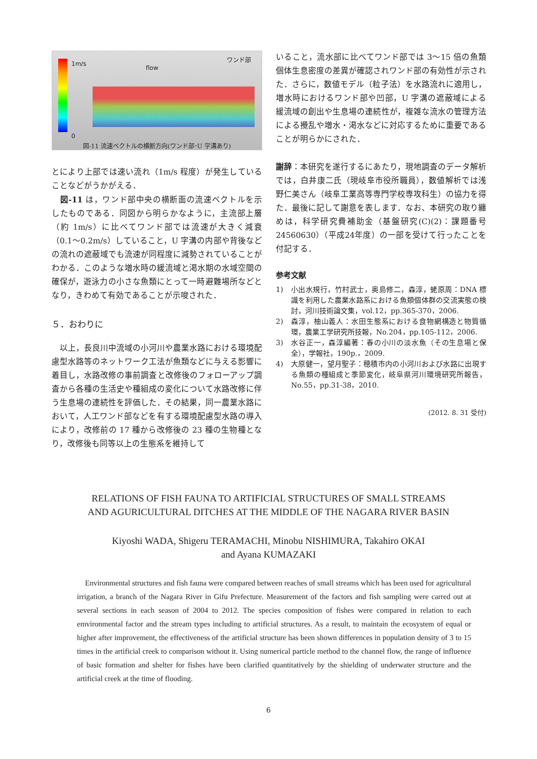1m/s
flow
ワンド部
0
図-11 流速ベクトルの横断方向(ワンド部･U 字溝あり)
とにより上部では速い流れ（1m/s 程度）が発生していることなどがうかがえる．
　図-11 は，ワンド部中央の横断面の流速ベクトルを示したものである．同図から明らかなように，主流部上層（約 1m/s）に比べてワンド部では流速が大きく減衰（0.1～0.2m/s）していること，U 字溝の内部や背後などの流れの遮蔽域でも流速が同程度に減勢されていることがわかる．このような増水時の緩流域と渇水期の水域空間の確保が，遊泳力の小さな魚類にとって一時避難場所などとなり，きわめて有効であることが示唆された．
５．おわりに
　以上，長良川中流域の小河川や農業水路における環境配慮型水路等のネットワーク工法が魚類などに与える影響に着目し，水路改修の事前調査と改修後のフォローアップ調査から各種の生活史や種組成の変化について水路改修に伴う生息場の連続性を評価した．その結果，同一農業水路において，人工ワンド部などを有する環境配慮型水路の導入により，改修前の 17 種から改修後の 23 種の生物種となり，改修後も同等以上の生態系を維持して
いること，流水部に比べてワンド部では 3～15 倍の魚類個体生息密度の差異が確認されワンド部の有効性が示された．さらに，数値モデル（粒子法）を水路流れに適用し，増水時におけるワンド部や凹部，U 字溝の遮蔽域による緩流域の創出や生息場の連続性が，複雑な流水の管理方法による攪乱や増水・渇水などに対応するために重要であることが明らかにされた．
謝辞：本研究を遂行するにあたり，現地調査のデータ解析では，白井康二氏（現岐阜市役所職員），数値解析では浅野仁美さん（岐阜工業高等専門学校専攻科生）の協力を得た．最後に記して謝意を表します．なお、本研究の取り纏めは，科学研究費補助金（基盤研究(C)(2)：課題番号24560630）（平成24年度）の一部を受けて行ったことを付記する．
参考文献
1) 小出水規行，竹村武士，奥島修二，森淳，蛯原周：DNA 標識を利用した農業水路系における魚類個体群の交流実態の検討，河川技術論文集，vol.12，pp.365-370，2006.
2) 森淳，柚山義人：水田生態系における食物網構造と物質循環，農業工学研究所技報，No.204，pp.105-112，2006.
3) 水谷正一，森淳編著：春の小川の淡水魚（その生息場と保全），学報社，190p.，2009.
4) 大原健一，望月聖子：穂積市内の小河川および水路に出現する魚類の種組成と季節変化，岐阜県河川環境研究所報告，No.55，pp.31-38，2010.
(2012. 8. 31 受付)
RELATIONS OF FISH FAUNA TO ARTIFICIAL STRUCTURES OF SMALL STREAMS
AND AGURICULTURAL DITCHES AT THE MIDDLE OF THE NAGARA RIVER BASIN
Kiyoshi WADA, Shigeru TERAMACHI, Minobu NISHIMURA, Takahiro OKAI
and Ayana KUMAZAKI
Environmental structures and fish fauna were compared between reaches of small streams which has been used for agricultural irrigation, a branch of the Nagara River in Gifu Prefecture. Measurement of the factors and fish sampling were carred out at several sections in each season of 2004 to 2012. The species composition of fishes were compared in relation to each emvironmental factor and the stream types including to artificial structures. As a result, to maintain the ecosystem of equal or higher after improvement, the effectiveness of the artificial structure has been shown differences in population density of 3 to 15 times in the artificial creek to comparison without it. Using numerical particle method to the channel flow, the range of influence of basic formation and shelter for fishes have been clarified quantitatively by the shielding of underwater structure and the artificial creek at the time of flooding.
6